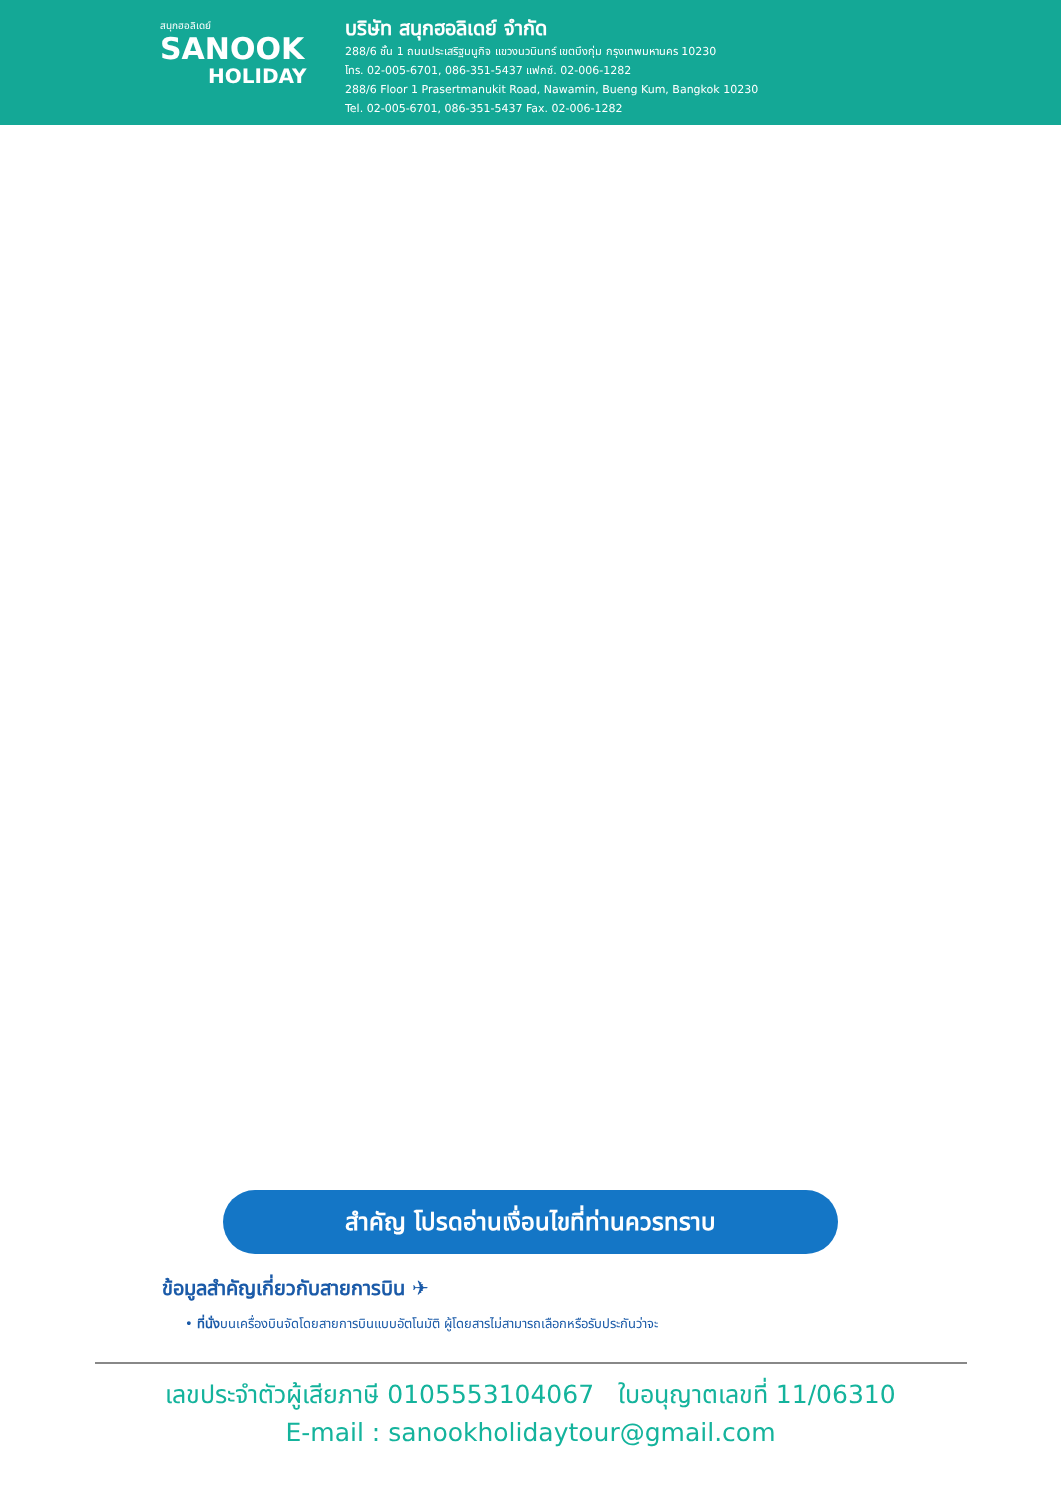สนุกฮอลิเดย์
SANOOK
HOLIDAY
บริษัท สนุกฮอลิเดย์ จำกัด
288/6 ชั้น 1 ถนนประเสริฐมนูกิจ แขวงนวมินทร์ เขตบึงกุ่ม กรุงเทพมหานคร 10230
โทร. 02-005-6701, 086-351-5437 แฟกซ์. 02-006-1282
288/6 Floor 1 Prasertmanukit Road, Nawamin, Bueng Kum, Bangkok 10230
Tel. 02-005-6701, 086-351-5437 Fax. 02-006-1282
สำคัญ โปรดอ่านเงื่อนไขที่ท่านควรทราบ
ข้อมูลสำคัญเกี่ยวกับสายการบิน ✈
• ที่นั่งบนเครื่องบินจัดโดยสายการบินแบบอัตโนมัติ ผู้โดยสารไม่สามารถเลือกหรือรับประกันว่าจะ
เลขประจำตัวผู้เสียภาษี 0105553104067 ใบอนุญาตเลขที่ 11/06310
E-mail : sanookholidaytour@gmail.com